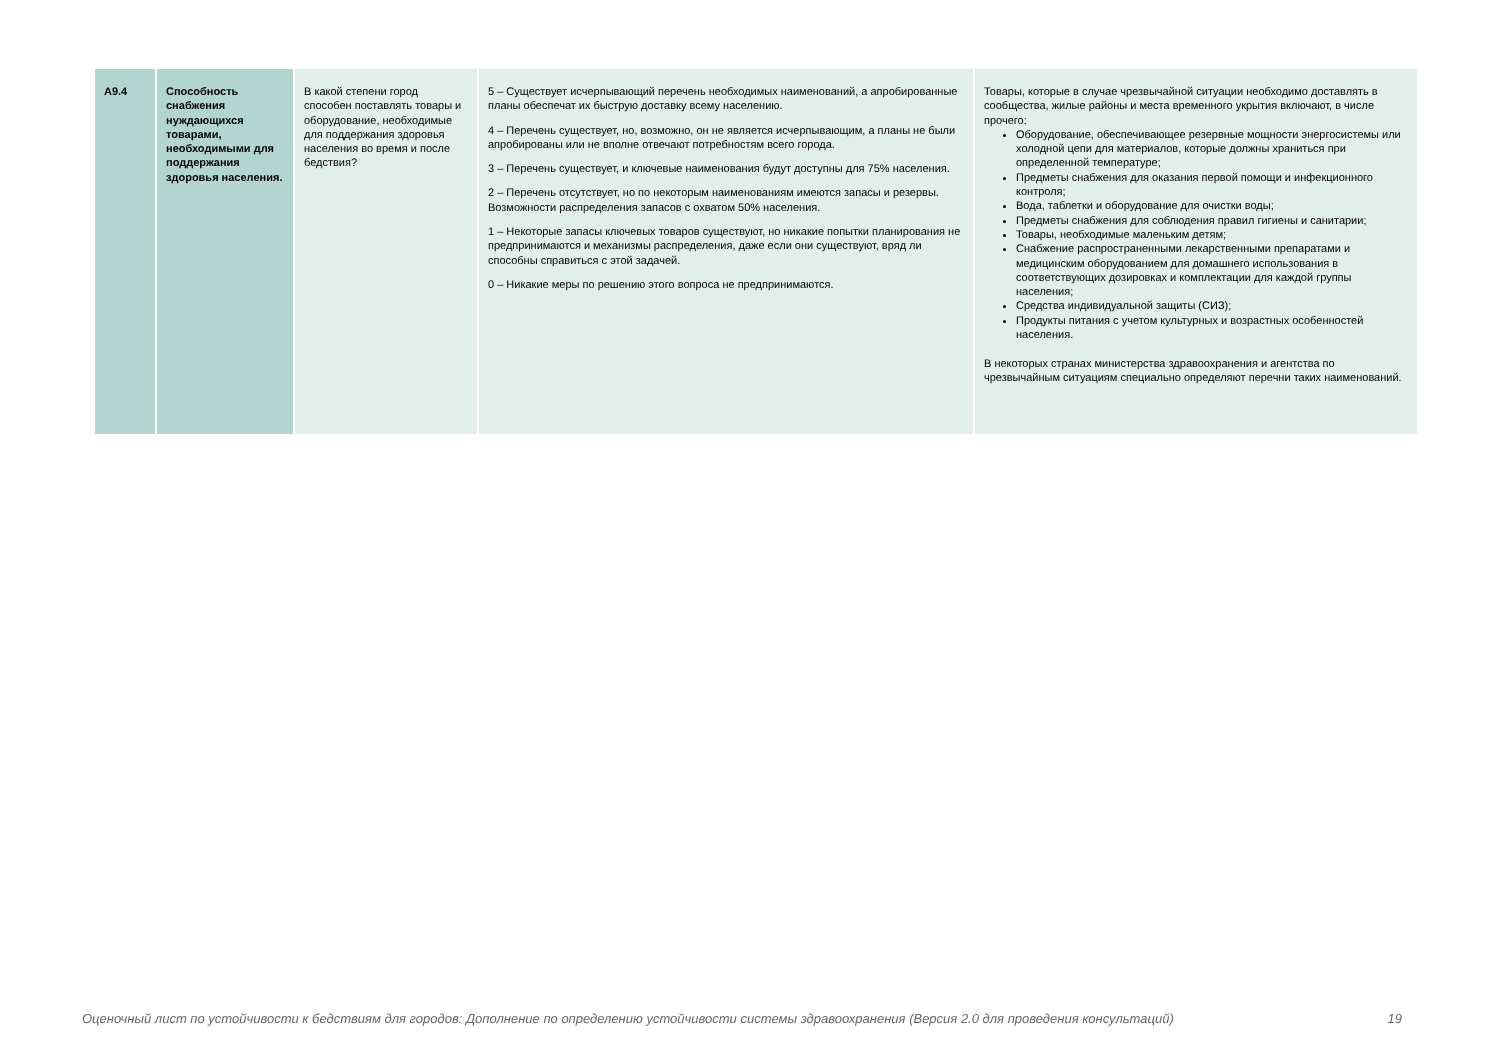| A9.4 | Способность снабжения нуждающихся товарами, необходимыми для поддержания здоровья населения. | В какой степени город способен поставлять товары и оборудование, необходимые для поддержания здоровья населения во время и после бедствия? | 5 – Существует исчерпывающий перечень необходимых наименований, а апробированные планы обеспечат их быструю доставку всему населению. 4 – Перечень существует, но, возможно, он не является исчерпывающим, а планы не были апробированы или не вполне отвечают потребностям всего города. 3 – Перечень существует, и ключевые наименования будут доступны для 75% населения. 2 – Перечень отсутствует, но по некоторым наименованиям имеются запасы и резервы. Возможности распределения запасов с охватом 50% населения. 1 – Некоторые запасы ключевых товаров существуют, но никакие попытки планирования не предпринимаются и механизмы распределения, даже если они существуют, вряд ли способны справиться с этой задачей. 0 – Никакие меры по решению этого вопроса не предпринимаются. | Товары, которые в случае чрезвычайной ситуации необходимо доставлять в сообщества, жилые районы и места временного укрытия включают, в числе прочего: Оборудование, обеспечивающее резервные мощности энергосистемы или холодной цепи для материалов, которые должны храниться при определенной температуре; Предметы снабжения для оказания первой помощи и инфекционного контроля; Вода, таблетки и оборудование для очистки воды; Предметы снабжения для соблюдения правил гигиены и санитарии; Товары, необходимые маленьким детям; Снабжение распространенными лекарственными препаратами и медицинским оборудованием для домашнего использования в соответствующих дозировках и комплектации для каждой группы населения; Средства индивидуальной защиты (СИЗ); Продукты питания с учетом культурных и возрастных особенностей населения. В некоторых странах министерства здравоохранения и агентства по чрезвычайным ситуациям специально определяют перечни таких наименований. |
Оценочный лист по устойчивости к бедствиям для городов: Дополнение по определению устойчивости системы здравоохранения (Версия 2.0 для проведения консультаций) 19